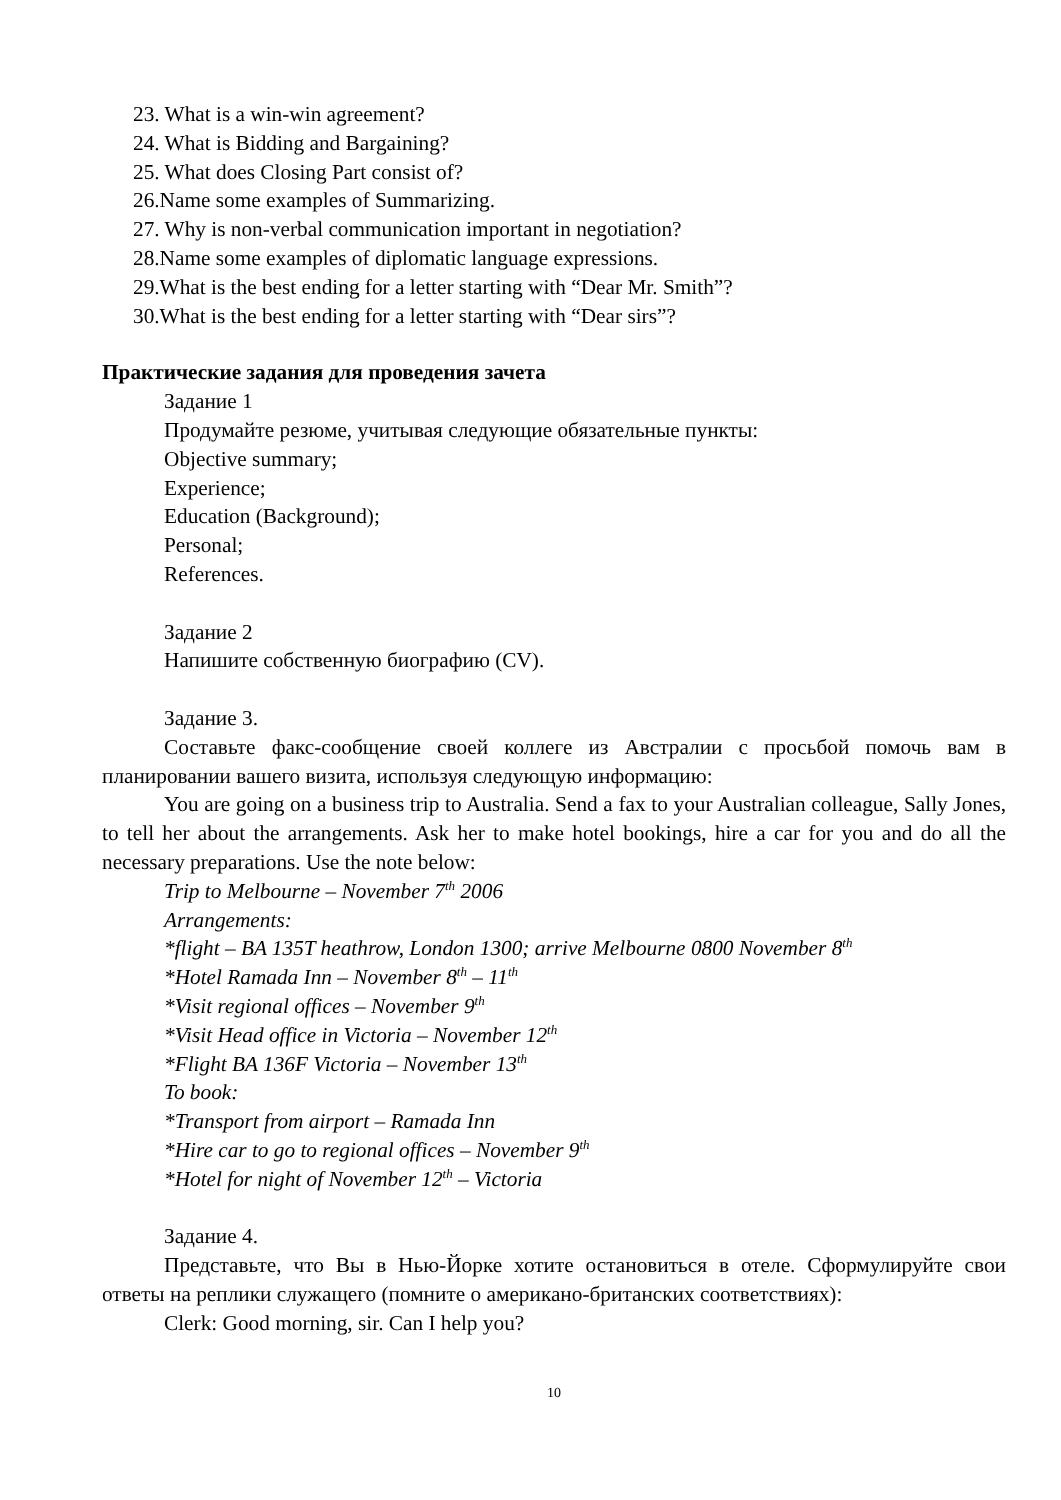23. What is a win-win agreement?
24. What is Bidding and Bargaining?
25. What does Closing Part consist of?
26.Name some examples of Summarizing.
27. Why is non-verbal communication important in negotiation?
28.Name some examples of diplomatic language expressions.
29.What is the best ending for a letter starting with “Dear Mr. Smith”?
30.What is the best ending for a letter starting with “Dear sirs”?
Практические задания для проведения зачета
Задание 1
Продумайте резюме, учитывая следующие обязательные пункты:
Objective summary;
Experience;
Education (Background);
Personal;
References.
Задание 2
Напишите собственную биографию (CV).
Задание 3.
Составьте факс-сообщение своей коллеге из Австралии с просьбой помочь вам в планировании вашего визита, используя следующую информацию:
You are going on a business trip to Australia. Send a fax to your Australian colleague, Sally Jones, to tell her about the arrangements. Ask her to make hotel bookings, hire a car for you and do all the necessary preparations. Use the note below:
Trip to Melbourne – November 7<sup>th</sup> 2006
Arrangements:
*flight – BA 135T heathrow, London 1300; arrive Melbourne 0800 November 8<sup>th</sup>
*Hotel Ramada Inn – November 8<sup>th</sup> – 11<sup>th</sup>
*Visit regional offices – November 9<sup>th</sup>
*Visit Head office in Victoria – November 12<sup>th</sup>
*Flight BA 136F Victoria – November 13<sup>th</sup>
To book:
*Transport from airport – Ramada Inn
*Hire car to go to regional offices – November 9<sup>th</sup>
*Hotel for night of November 12<sup>th</sup> – Victoria
Задание 4.
Представьте, что Вы в Нью-Йорке хотите остановиться в отеле. Сформулируйте свои ответы на реплики служащего (помните о американо-британских соответствиях):
Clerk: Good morning, sir. Can I help you?
10